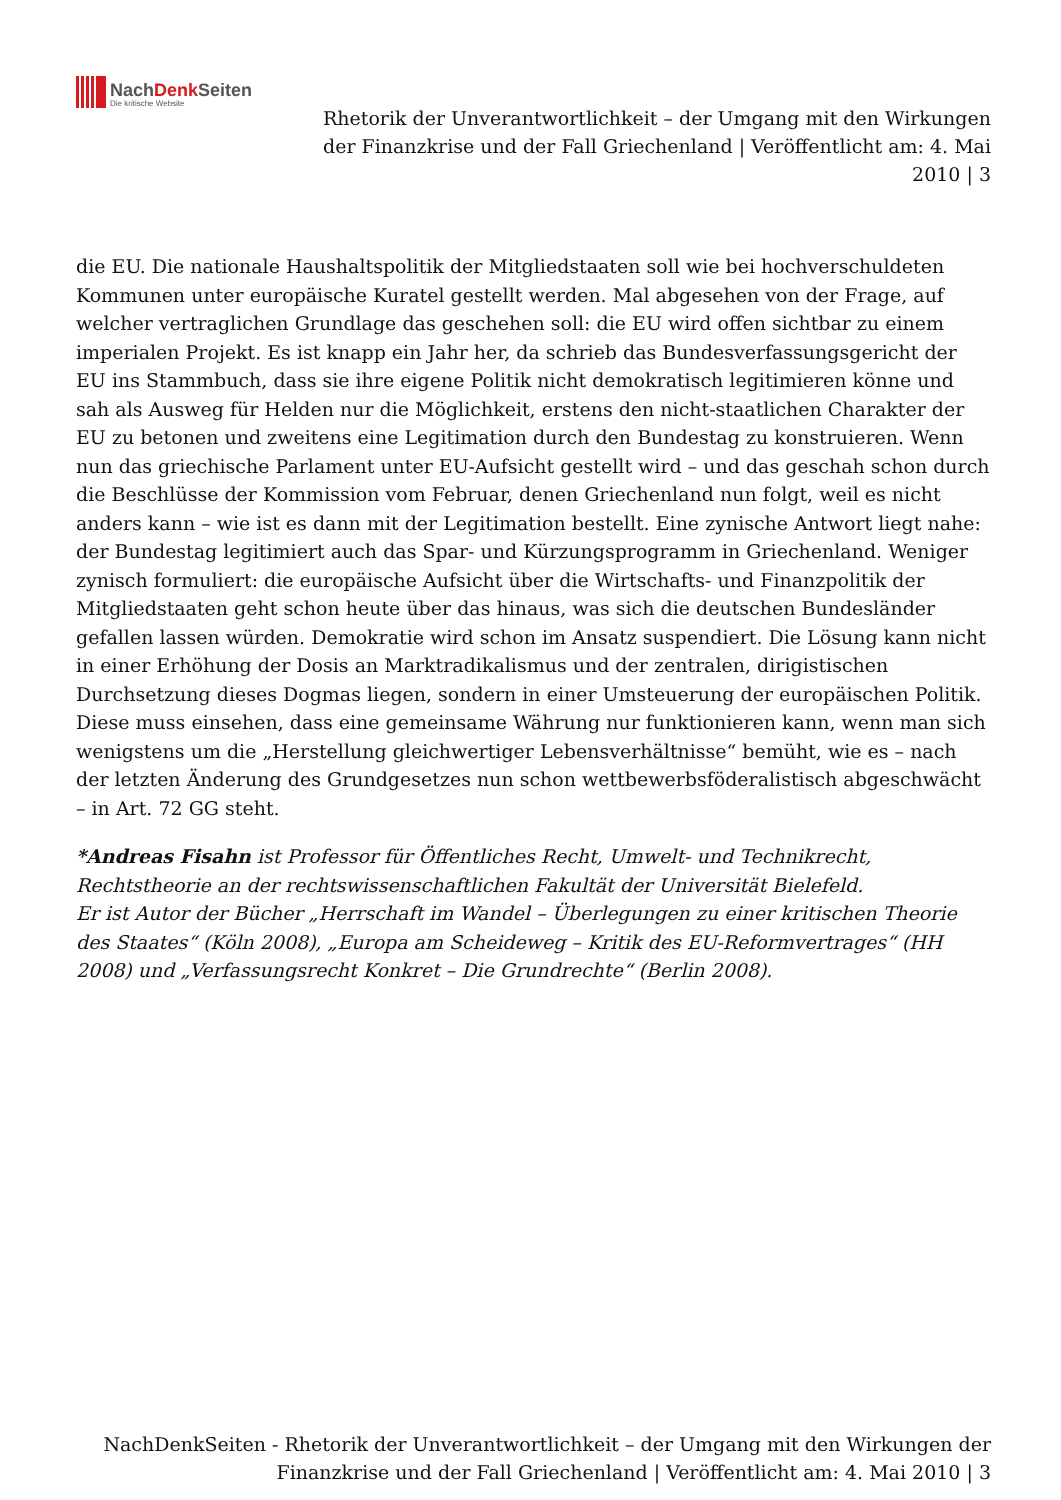NachDenk Seiten
Die kritische Website
Rhetorik der Unverantwortlichkeit – der Umgang mit den Wirkungen der Finanzkrise und der Fall Griechenland | Veröffentlicht am: 4. Mai 2010 | 3
die EU. Die nationale Haushaltspolitik der Mitgliedstaaten soll wie bei hochverschuldeten Kommunen unter europäische Kuratel gestellt werden. Mal abgesehen von der Frage, auf welcher vertraglichen Grundlage das geschehen soll: die EU wird offen sichtbar zu einem imperialen Projekt. Es ist knapp ein Jahr her, da schrieb das Bundesverfassungsgericht der EU ins Stammbuch, dass sie ihre eigene Politik nicht demokratisch legitimieren könne und sah als Ausweg für Helden nur die Möglichkeit, erstens den nicht-staatlichen Charakter der EU zu betonen und zweitens eine Legitimation durch den Bundestag zu konstruieren. Wenn nun das griechische Parlament unter EU-Aufsicht gestellt wird – und das geschah schon durch die Beschlüsse der Kommission vom Februar, denen Griechenland nun folgt, weil es nicht anders kann – wie ist es dann mit der Legitimation bestellt. Eine zynische Antwort liegt nahe: der Bundestag legitimiert auch das Spar- und Kürzungsprogramm in Griechenland. Weniger zynisch formuliert: die europäische Aufsicht über die Wirtschafts- und Finanzpolitik der Mitgliedstaaten geht schon heute über das hinaus, was sich die deutschen Bundesländer gefallen lassen würden. Demokratie wird schon im Ansatz suspendiert. Die Lösung kann nicht in einer Erhöhung der Dosis an Marktradikalismus und der zentralen, dirigistischen Durchsetzung dieses Dogmas liegen, sondern in einer Umsteuerung der europäischen Politik. Diese muss einsehen, dass eine gemeinsame Währung nur funktionieren kann, wenn man sich wenigstens um die „Herstellung gleichwertiger Lebensverhältnisse“ bemüht, wie es – nach der letzten Änderung des Grundgesetzes nun schon wettbewerbsföderalistisch abgeschwächt – in Art. 72 GG steht.
*Andreas Fisahn ist Professor für Öffentliches Recht, Umwelt- und Technikrecht, Rechtstheorie an der rechtswissenschaftlichen Fakultät der Universität Bielefeld.
Er ist Autor der Bücher „Herrschaft im Wandel – Überlegungen zu einer kritischen Theorie des Staates“ (Köln 2008), „Europa am Scheideweg – Kritik des EU-Reformvertrages“ (HH 2008) und „Verfassungsrecht Konkret – Die Grundrechte“ (Berlin 2008).
NachDenkSeiten - Rhetorik der Unverantwortlichkeit – der Umgang mit den Wirkungen der Finanzkrise und der Fall Griechenland | Veröffentlicht am: 4. Mai 2010 | 3